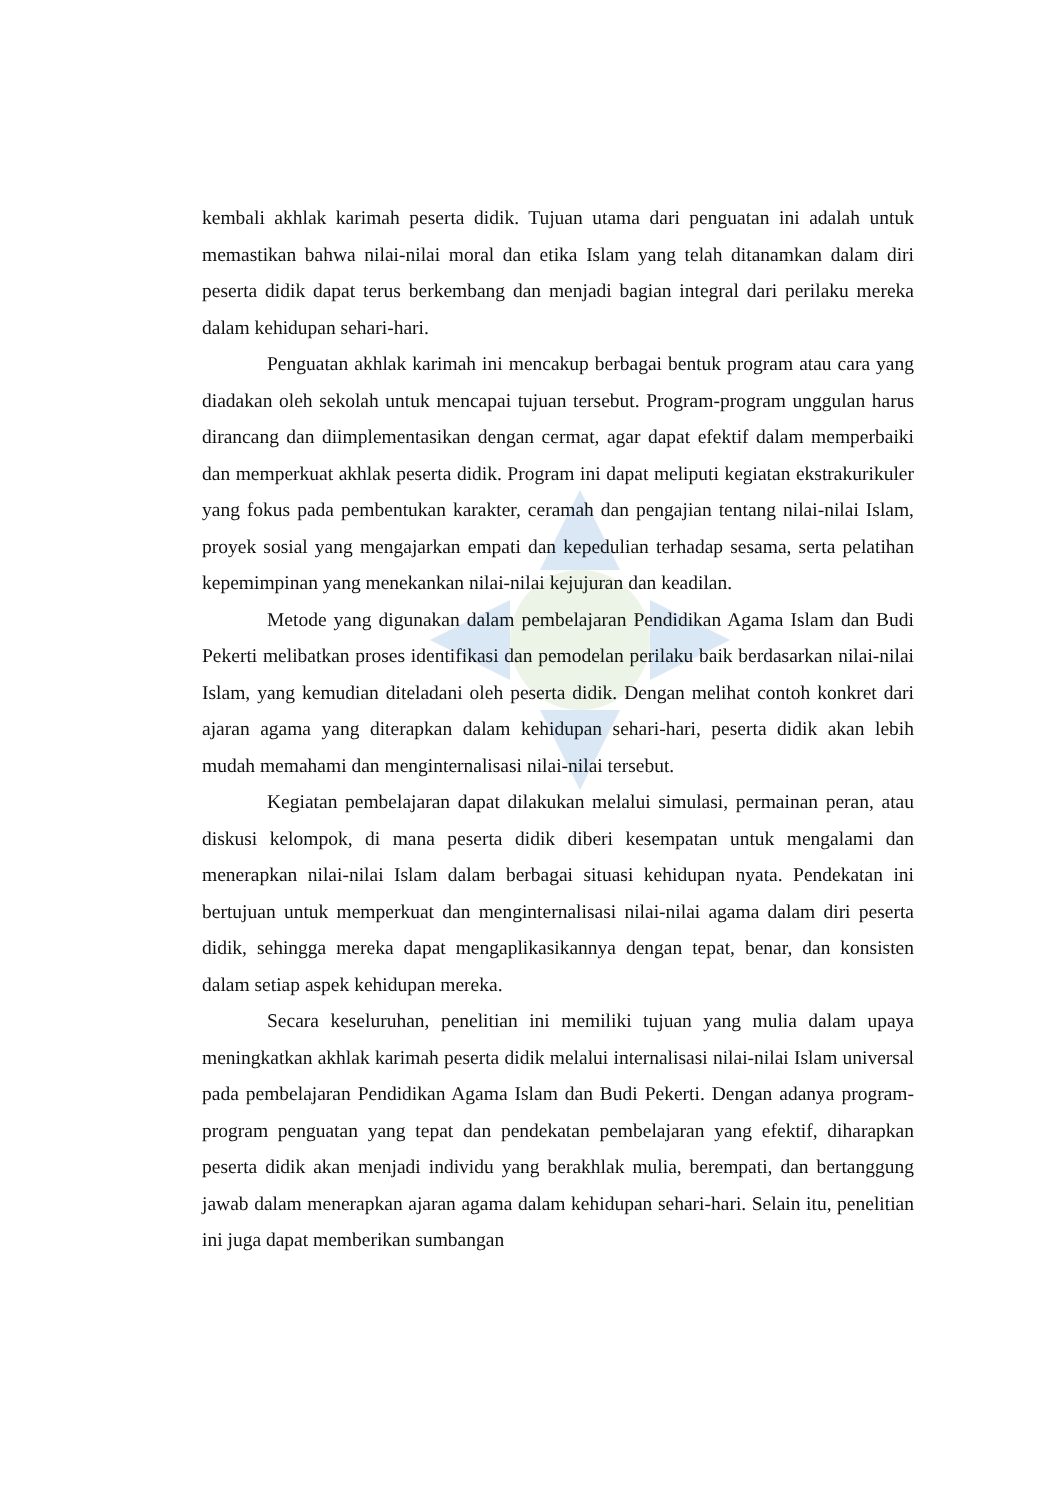kembali akhlak karimah peserta didik. Tujuan utama dari penguatan ini adalah untuk memastikan bahwa nilai-nilai moral dan etika Islam yang telah ditanamkan dalam diri peserta didik dapat terus berkembang dan menjadi bagian integral dari perilaku mereka dalam kehidupan sehari-hari.
Penguatan akhlak karimah ini mencakup berbagai bentuk program atau cara yang diadakan oleh sekolah untuk mencapai tujuan tersebut. Program-program unggulan harus dirancang dan diimplementasikan dengan cermat, agar dapat efektif dalam memperbaiki dan memperkuat akhlak peserta didik. Program ini dapat meliputi kegiatan ekstrakurikuler yang fokus pada pembentukan karakter, ceramah dan pengajian tentang nilai-nilai Islam, proyek sosial yang mengajarkan empati dan kepedulian terhadap sesama, serta pelatihan kepemimpinan yang menekankan nilai-nilai kejujuran dan keadilan.
Metode yang digunakan dalam pembelajaran Pendidikan Agama Islam dan Budi Pekerti melibatkan proses identifikasi dan pemodelan perilaku baik berdasarkan nilai-nilai Islam, yang kemudian diteladani oleh peserta didik. Dengan melihat contoh konkret dari ajaran agama yang diterapkan dalam kehidupan sehari-hari, peserta didik akan lebih mudah memahami dan menginternalisasi nilai-nilai tersebut.
Kegiatan pembelajaran dapat dilakukan melalui simulasi, permainan peran, atau diskusi kelompok, di mana peserta didik diberi kesempatan untuk mengalami dan menerapkan nilai-nilai Islam dalam berbagai situasi kehidupan nyata. Pendekatan ini bertujuan untuk memperkuat dan menginternalisasi nilai-nilai agama dalam diri peserta didik, sehingga mereka dapat mengaplikasikannya dengan tepat, benar, dan konsisten dalam setiap aspek kehidupan mereka.
Secara keseluruhan, penelitian ini memiliki tujuan yang mulia dalam upaya meningkatkan akhlak karimah peserta didik melalui internalisasi nilai-nilai Islam universal pada pembelajaran Pendidikan Agama Islam dan Budi Pekerti. Dengan adanya program-program penguatan yang tepat dan pendekatan pembelajaran yang efektif, diharapkan peserta didik akan menjadi individu yang berakhlak mulia, berempati, dan bertanggung jawab dalam menerapkan ajaran agama dalam kehidupan sehari-hari. Selain itu, penelitian ini juga dapat memberikan sumbangan